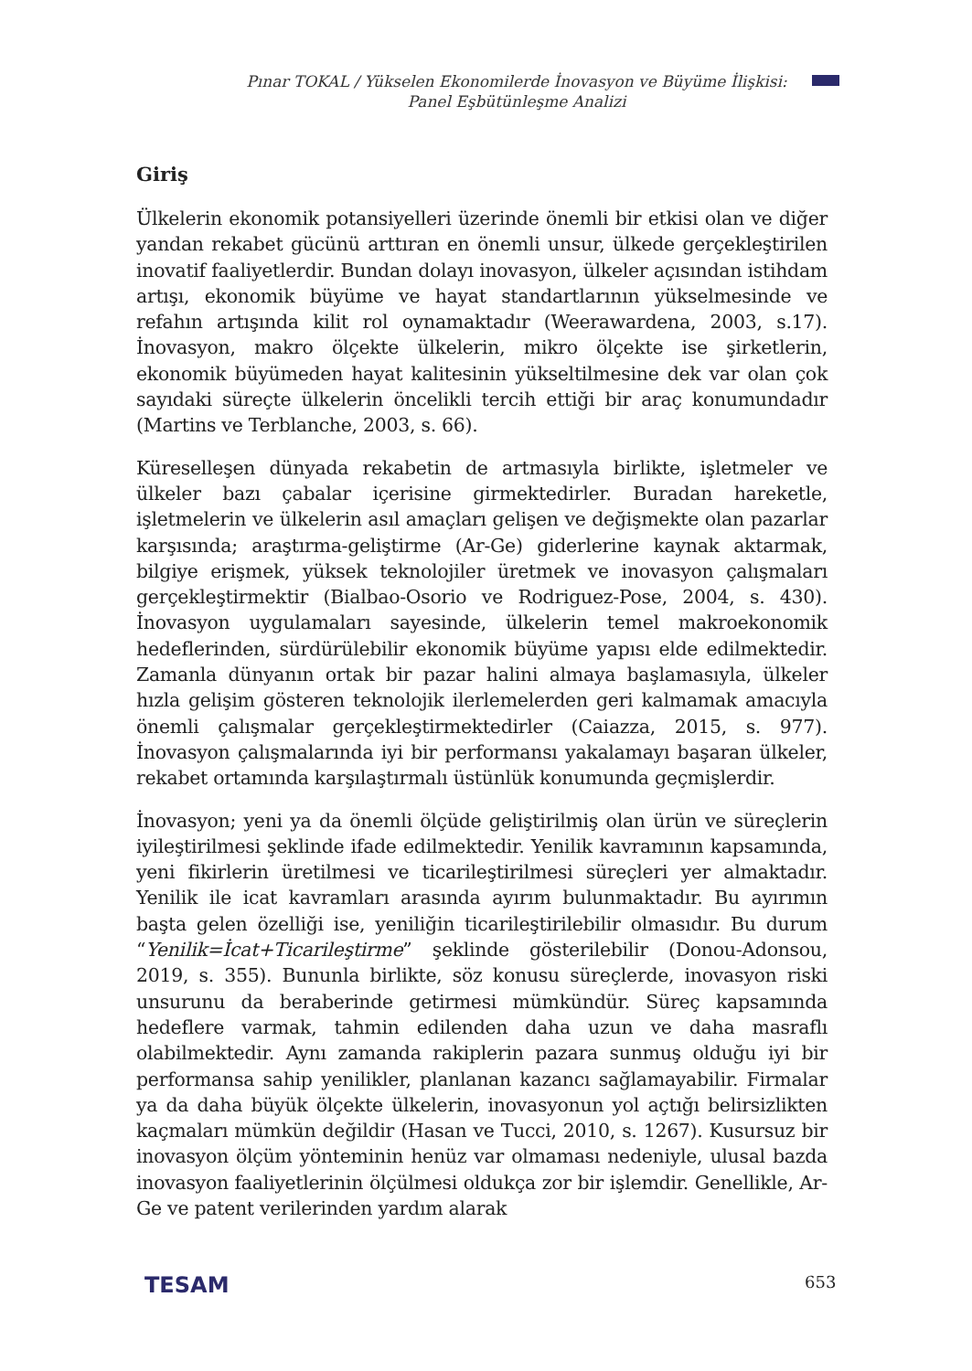Pınar TOKAL / Yükselen Ekonomilerde İnovasyon ve Büyüme İlişkisi: Panel Eşbütünleşme Analizi
Giriş
Ülkelerin ekonomik potansiyelleri üzerinde önemli bir etkisi olan ve diğer yandan rekabet gücünü arttıran en önemli unsur, ülkede gerçekleştirilen inovatif faaliyetlerdir. Bundan dolayı inovasyon, ülkeler açısından istihdam artışı, ekonomik büyüme ve hayat standartlarının yükselmesinde ve refahın artışında kilit rol oynamaktadır (Weerawardena, 2003, s.17). İnovasyon, makro ölçekte ülkelerin, mikro ölçekte ise şirketlerin, ekonomik büyümeden hayat kalitesinin yükseltilmesine dek var olan çok sayıdaki süreçte ülkelerin öncelikli tercih ettiği bir araç konumundadır (Martins ve Terblanche, 2003, s. 66).
Küreselleşen dünyada rekabetin de artmasıyla birlikte, işletmeler ve ülkeler bazı çabalar içerisine girmektedirler. Buradan hareketle, işletmelerin ve ülkelerin asıl amaçları gelişen ve değişmekte olan pazarlar karşısında; araştırma-geliştirme (Ar-Ge) giderlerine kaynak aktarmak, bilgiye erişmek, yüksek teknolojiler üretmek ve inovasyon çalışmaları gerçekleştirmektir (Bialbao-Osorio ve Rodriguez-Pose, 2004, s. 430). İnovasyon uygulamaları sayesinde, ülkelerin temel makroekonomik hedeflerinden, sürdürülebilir ekonomik büyüme yapısı elde edilmektedir. Zamanla dünyanın ortak bir pazar halini almaya başlamasıyla, ülkeler hızla gelişim gösteren teknolojik ilerlemelerden geri kalmamak amacıyla önemli çalışmalar gerçekleştirmektedirler (Caiazza, 2015, s. 977). İnovasyon çalışmalarında iyi bir performansı yakalamayı başaran ülkeler, rekabet ortamında karşılaştırmalı üstünlük konumunda geçmişlerdir.
İnovasyon; yeni ya da önemli ölçüde geliştirilmiş olan ürün ve süreçlerin iyileştirilmesi şeklinde ifade edilmektedir. Yenilik kavramının kapsamında, yeni fikirlerin üretilmesi ve ticarileştirilmesi süreçleri yer almaktadır. Yenilik ile icat kavramları arasında ayırım bulunmaktadır. Bu ayırımın başta gelen özelliği ise, yeniliğin ticarileştirilebilir olmasıdır. Bu durum “Yenilik=İcat+Ticarileştirme” şeklinde gösterilebilir (Donou-Adonsou, 2019, s. 355). Bununla birlikte, söz konusu süreçlerde, inovasyon riski unsurunu da beraberinde getirmesi mümkündür. Süreç kapsamında hedeflere varmak, tahmin edilenden daha uzun ve daha masraflı olabilmektedir. Aynı zamanda rakiplerin pazara sunmuş olduğu iyi bir performansa sahip yenilikler, planlanan kazancı sağlamayabilir. Firmalar ya da daha büyük ölçekte ülkelerin, inovasyonun yol açtığı belirsizlikten kaçmaları mümkün değildir (Hasan ve Tucci, 2010, s. 1267). Kusursuz bir inovasyon ölçüm yönteminin henüz var olmaması nedeniyle, ulusal bazda inovasyon faaliyetlerinin ölçülmesi oldukça zor bir işlemdir. Genellikle, Ar-Ge ve patent verilerinden yardım alarak
TESAM 653